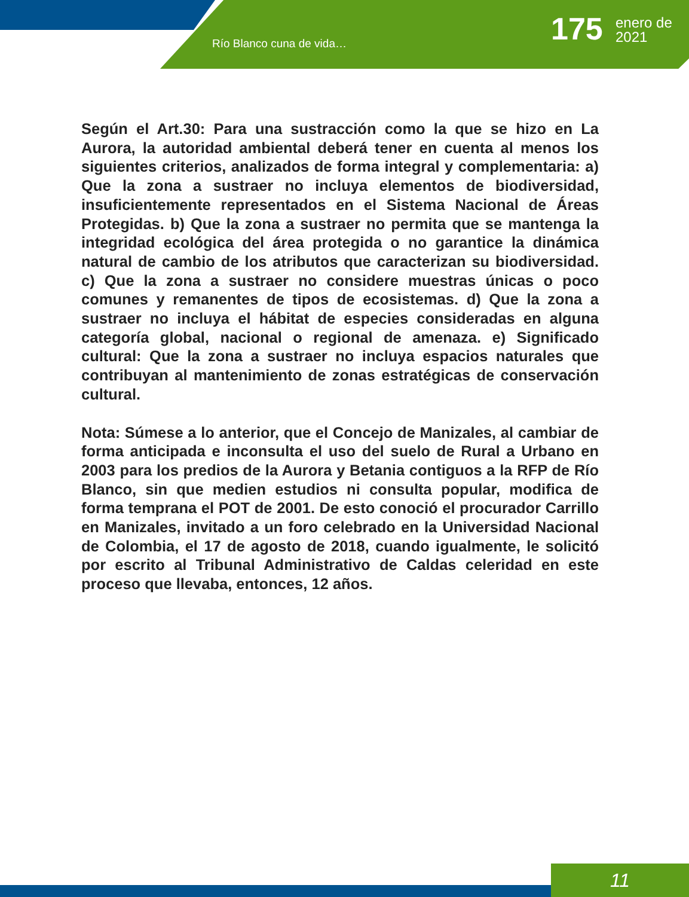Río Blanco cuna de vida… 175
enero de
2021
Según el Art.30: Para una sustracción como la que se hizo en La Aurora, la autoridad ambiental deberá tener en cuenta al menos los siguientes criterios, analizados de forma integral y complementaria: a) Que la zona a sustraer no incluya elementos de biodiversidad, insuficientemente representados en el Sistema Nacional de Áreas Protegidas. b) Que la zona a sustraer no permita que se mantenga la integridad ecológica del área protegida o no garantice la dinámica natural de cambio de los atributos que caracterizan su biodiversidad. c) Que la zona a sustraer no considere muestras únicas o poco comunes y remanentes de tipos de ecosistemas. d) Que la zona a sustraer no incluya el hábitat de especies consideradas en alguna categoría global, nacional o regional de amenaza. e) Significado cultural: Que la zona a sustraer no incluya espacios naturales que contribuyan al mantenimiento de zonas estratégicas de conservación cultural.
Nota: Súmese a lo anterior, que el Concejo de Manizales, al cambiar de forma anticipada e inconsulta el uso del suelo de Rural a Urbano en 2003 para los predios de la Aurora y Betania contiguos a la RFP de Río Blanco, sin que medien estudios ni consulta popular, modifica de forma temprana el POT de 2001. De esto conoció el procurador Carrillo en Manizales, invitado a un foro celebrado en la Universidad Nacional de Colombia, el 17 de agosto de 2018, cuando igualmente, le solicitó por escrito al Tribunal Administrativo de Caldas celeridad en este proceso que llevaba, entonces, 12 años.
11